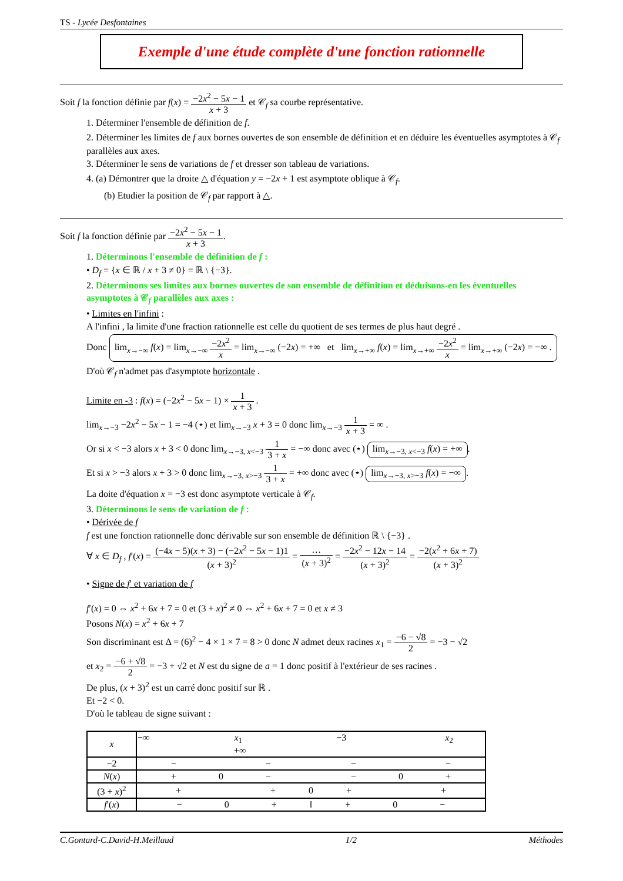TS - Lycée Desfontaines
Exemple d'une étude complète d'une fonction rationnelle
Soit f la fonction définie par f(x) = −2x<sup>2</sup> − 5x − 1 x + 3 et 𝒞<sub>f</sub> sa courbe représentative.
1. Déterminer l'ensemble de définition de f.
2. Déterminer les limites de f aux bornes ouvertes de son ensemble de définition et en déduire les éventuelles asymptotes à 𝒞<sub>f</sub> parallèles aux axes.
3. Déterminer le sens de variations de f et dresser son tableau de variations.
4. (a) Démontrer que la droite △ d'équation y = −2x + 1 est asymptote oblique à 𝒞<sub>f</sub>.
(b) Etudier la position de 𝒞<sub>f</sub> par rapport à △.
Soit f la fonction définie par −2x<sup>2</sup> − 5x − 1 x + 3.
1. Déterminons l'ensemble de définition de f :
• D<sub>f</sub> = {x ∈ ℝ / x + 3 ≠ 0} = ℝ \ {−3}.
2. Déterminons ses limites aux bornes ouvertes de son ensemble de définition et déduisons-en les éventuelles asymptotes à 𝒞<sub>f</sub> parallèles aux axes :
• Limites en l'infini :
A l'infini , la limite d'une fraction rationnelle est celle du quotient de ses termes de plus haut degré .
Donc lim<sub>x→−∞</sub> f(x) = lim<sub>x→−∞</sub> −2x<sup>2</sup> x = lim<sub>x→−∞</sub> (−2x) = +∞ et lim<sub>x→+∞</sub> f(x) = lim<sub>x→+∞</sub> −2x<sup>2</sup> x = lim<sub>x→+∞</sub> (−2x) = −∞ .
D'où 𝒞<sub>f</sub> n'admet pas d'asymptote horizontale .
Limite en -3 : f(x) = (−2x<sup>2</sup> − 5x − 1) × 1 x + 3 .
lim<sub>x→−3</sub> −2x<sup>2</sup> − 5x − 1 = −4 (⋆) et lim<sub>x→−3</sub> x + 3 = 0 donc lim<sub>x→−3</sub> 1 x + 3 = ∞ .
Or si x < −3 alors x + 3 < 0 donc lim<sub>x→−3, x<−3</sub> 1 3 + x = −∞ donc avec (⋆) lim<sub>x→−3, x<−3</sub> f(x) = +∞.
Et si x > −3 alors x + 3 > 0 donc lim<sub>x→−3, x>−3</sub> 1 3 + x = +∞ donc avec (⋆) lim<sub>x→−3, x>−3</sub> f(x) = −∞.
La doite d'équation x = −3 est donc asymptote verticale à 𝒞<sub>f</sub>.
3. Déterminons le sens de variation de f :
• Dérivée de f
f est une fonction rationnelle donc dérivable sur son ensemble de définition ℝ \ {−3} .
∀ x ∈ D<sub>f</sub> , f′(x) = (−4x − 5)(x + 3) − (−2x<sup>2</sup> − 5x − 1)1 (x + 3)<sup>2</sup> = … (x + 3)<sup>2</sup> = −2x<sup>2</sup> − 12x − 14 (x + 3)<sup>2</sup> = −2(x<sup>2</sup> + 6x + 7) (x + 3)<sup>2</sup>
• Signe de f′ et variation de f
f′(x) = 0 ⇔ x<sup>2</sup> + 6x + 7 = 0 et (3 + x)<sup>2</sup> ≠ 0 ⇔ x<sup>2</sup> + 6x + 7 = 0 et x ≠ 3
Posons N(x) = x<sup>2</sup> + 6x + 7
Son discriminant est Δ = (6)<sup>2</sup> − 4 × 1 × 7 = 8 > 0 donc N admet deux racines x<sub>1</sub> = −6 − √8 2 = −3 − √2
et x<sub>2</sub> = −6 + √8 2 = −3 + √2 et N est du signe de a = 1 donc positif à l'extérieur de ses racines .
De plus, (x + 3)<sup>2</sup> est un carré donc positif sur ℝ .
Et −2 < 0.
D'où le tableau de signe suivant :
| x | −∞ x<sub>1</sub> −3 x<sub>2</sub> +∞ |
| −2 | − − − − |
| N ( x ) | + 0 − − 0 + |
| (3 + x )<sup>2</sup> | + + 0 + + |
| f ′( x ) | − 0 + ‖ + 0 − |
C.Gontard-C.David-H.Meillaud 1/2 Méthodes